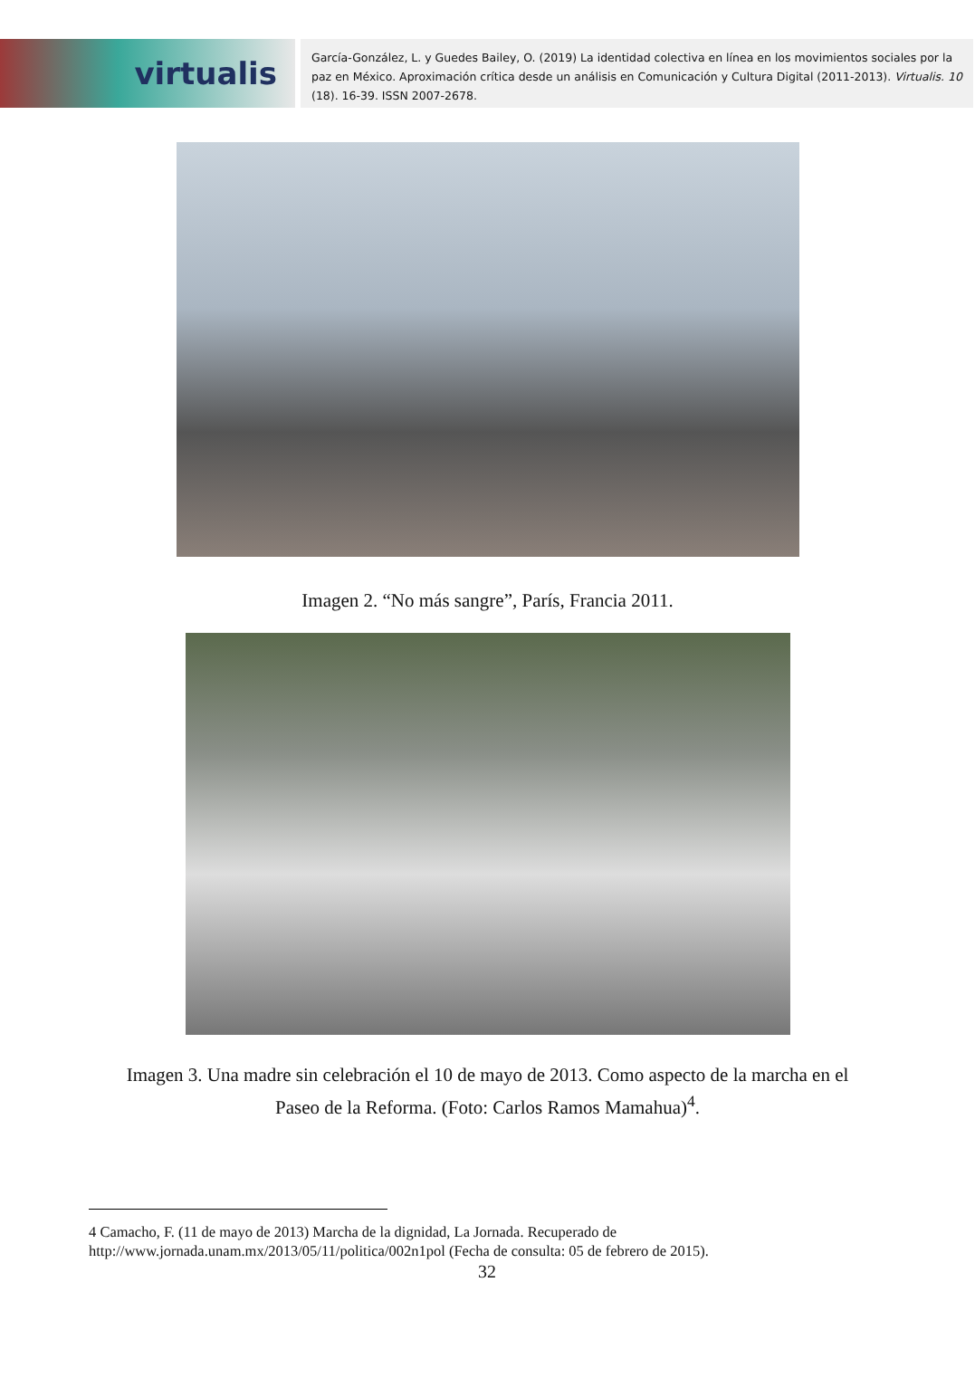virtualis
García-González, L. y Guedes Bailey, O. (2019) La identidad colectiva en línea en los movimientos sociales por la paz en México. Aproximación crítica desde un análisis en Comunicación y Cultura Digital (2011-2013). Virtualis. 10 (18). 16-39. ISSN 2007-2678.
Imagen 2. “No más sangre”, París, Francia 2011.
Imagen 3. Una madre sin celebración el 10 de mayo de 2013. Como aspecto de la marcha en el
Paseo de la Reforma. (Foto: Carlos Ramos Mamahua)<sup>4</sup>.
4 Camacho, F. (11 de mayo de 2013) Marcha de la dignidad, La Jornada. Recuperado de http://www.jornada.unam.mx/2013/05/11/politica/002n1pol (Fecha de consulta: 05 de febrero de 2015).
32